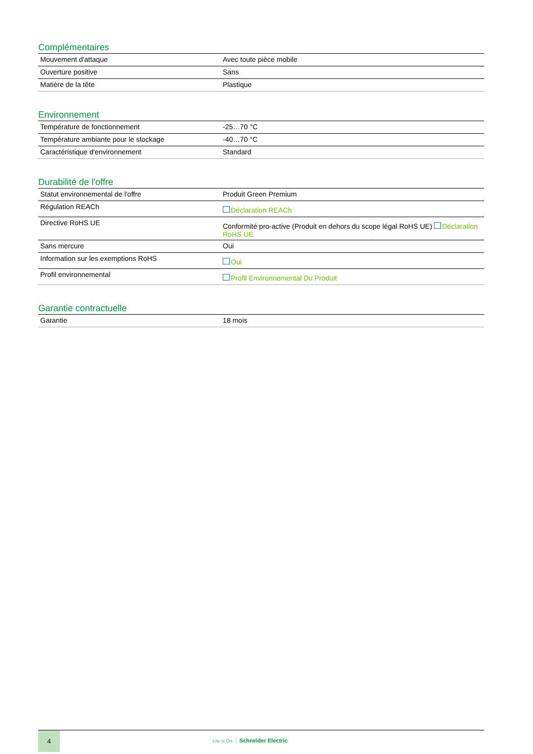Complémentaires
| Mouvement d'attaque | Avec toute pièce mobile |
| Ouverture positive | Sans |
| Matière de la tête | Plastique |
Environnement
| Température de fonctionnement | -25…70 °C |
| Température ambiante pour le stockage | -40…70 °C |
| Caractéristique d'environnement | Standard |
Durabilité de l'offre
| Statut environnemental de l'offre | Produit Green Premium |
| Régulation REACh | Déclaration REACh |
| Directive RoHS UE | Conformité pro-active (Produit en dehors du scope légal RoHS UE) Déclaration RoHS UE |
| Sans mercure | Oui |
| Information sur les exemptions RoHS | Oui |
| Profil environnemental | Profil Environnemental Du Produit |
Garantie contractuelle
| Garantie | 18 mois |
4
Life Is On Schneider Electric